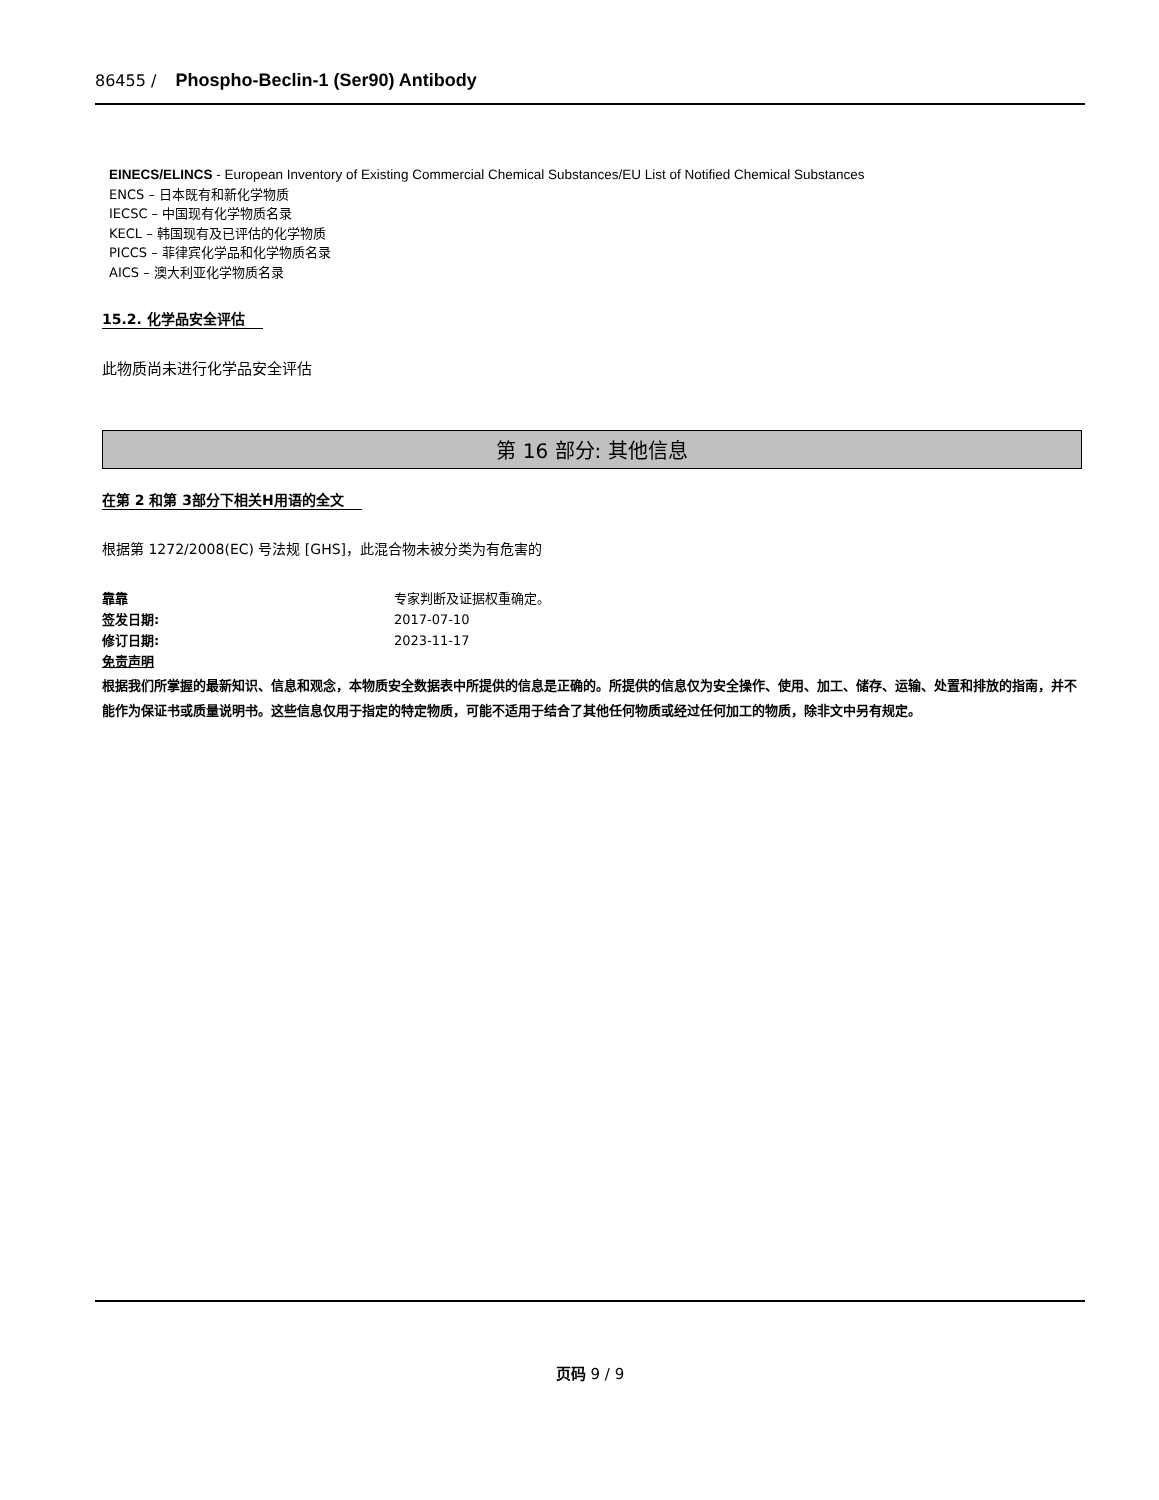86455 / Phospho-Beclin-1 (Ser90) Antibody
EINECS/ELINCS - European Inventory of Existing Commercial Chemical Substances/EU List of Notified Chemical Substances
ENCS – 日本既有和新化学物质
IECSC – 中国现有化学物质名录
KECL – 韩国现有及已评估的化学物质
PICCS – 菲律宾化学品和化学物质名录
AICS – 澳大利亚化学物质名录
15.2. 化学品安全评估
此物质尚未进行化学品安全评估
第 16 部分: 其他信息
在第 2 和第 3部分下相关H用语的全文
根据第 1272/2008(EC) 号法规 [GHS]，此混合物未被分类为有危害的
靠靠 专家判断及证据权重确定。
签发日期: 2017-07-10
修订日期: 2023-11-17
免责声明
根据我们所掌握的最新知识、信息和观念，本物质安全数据表中所提供的信息是正确的。所提供的信息仅为安全操作、使用、加工、储存、运输、处置和排放的指南，并不能作为保证书或质量说明书。这些信息仅用于指定的特定物质，可能不适用于结合了其他任何物质或经过任何加工的物质，除非文中另有规定。
页码 9 / 9